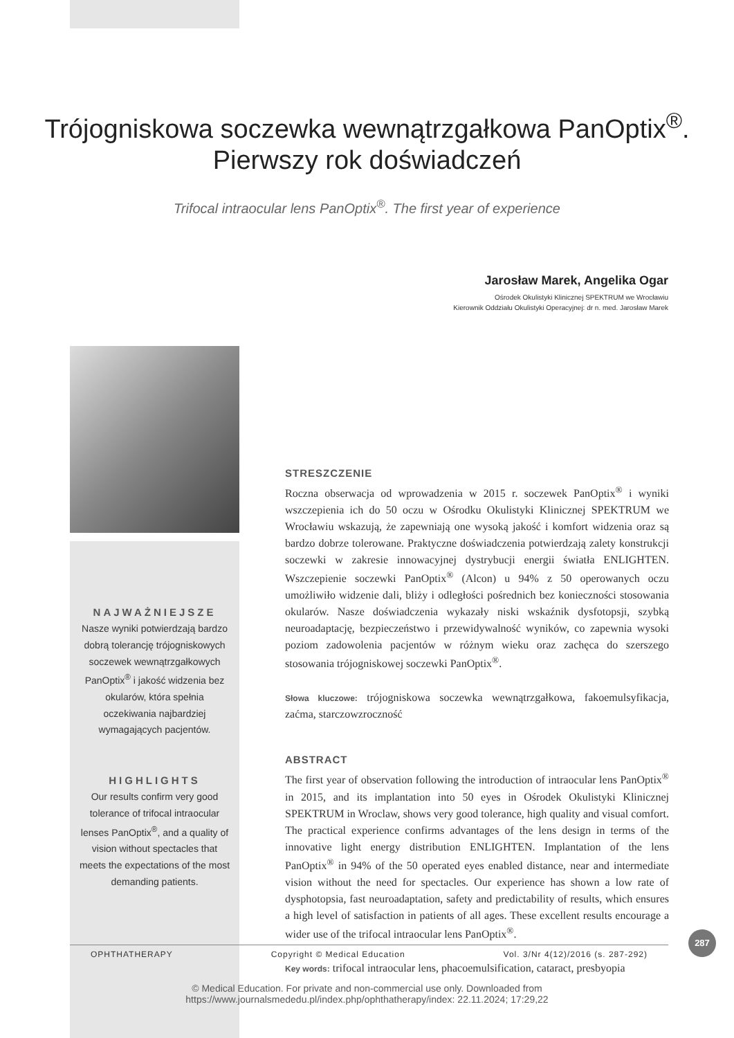Trójogniskowa soczewka wewnątrzgałkowa PanOptix<sup>®</sup>.
Pierwszy rok doświadczeń
Trifocal intraocular lens PanOptix<sup>®</sup>. The first year of experience
Jarosław Marek, Angelika Ogar
Ośrodek Okulistyki Klinicznej SPEKTRUM we Wrocławiu
Kierownik Oddziału Okulistyki Operacyjnej: dr n. med. Jarosław Marek
NAJWAŻNIEJSZE
Nasze wyniki potwierdzają bardzo dobrą tolerancję trójogniskowych soczewek wewnątrzgałkowych PanOptix<sup>®</sup> i jakość widzenia bez okularów, która spełnia oczekiwania najbardziej wymagających pacjentów.
HIGHLIGHTS
Our results confirm very good tolerance of trifocal intraocular lenses PanOptix<sup>®</sup>, and a quality of vision without spectacles that meets the expectations of the most demanding patients.
STRESZCZENIE
Roczna obserwacja od wprowadzenia w 2015 r. soczewek PanOptix<sup>®</sup> i wyniki wszczepienia ich do 50 oczu w Ośrodku Okulistyki Klinicznej SPEKTRUM we Wrocławiu wskazują, że zapewniają one wysoką jakość i komfort widzenia oraz są bardzo dobrze tolerowane. Praktyczne doświadczenia potwierdzają zalety konstrukcji soczewki w zakresie innowacyjnej dystrybucji energii światła ENLIGHTEN. Wszczepienie soczewki PanOptix<sup>®</sup> (Alcon) u 94% z 50 operowanych oczu umożliwiło widzenie dali, bliży i odległości pośrednich bez konieczności stosowania okularów. Nasze doświadczenia wykazały niski wskaźnik dysfotopsji, szybką neuroadaptację, bezpieczeństwo i przewidywalność wyników, co zapewnia wysoki poziom zadowolenia pacjentów w różnym wieku oraz zachęca do szerszego stosowania trójogniskowej soczewki PanOptix<sup>®</sup>.
Słowa kluczowe: trójogniskowa soczewka wewnątrzgałkowa, fakoemulsyfikacja, zaćma, starczowzroczność
ABSTRACT
The first year of observation following the introduction of intraocular lens PanOptix<sup>®</sup> in 2015, and its implantation into 50 eyes in Ośrodek Okulistyki Klinicznej SPEKTRUM in Wroclaw, shows very good tolerance, high quality and visual comfort. The practical experience confirms advantages of the lens design in terms of the innovative light energy distribution ENLIGHTEN. Implantation of the lens PanOptix<sup>®</sup> in 94% of the 50 operated eyes enabled distance, near and intermediate vision without the need for spectacles. Our experience has shown a low rate of dysphotopsia, fast neuroadaptation, safety and predictability of results, which ensures a high level of satisfaction in patients of all ages. These excellent results encourage a wider use of the trifocal intraocular lens PanOptix<sup>®</sup>.
Key words: trifocal intraocular lens, phacoemulsification, cataract, presbyopia
OPHTHATHERAPY Copyright © Medical Education Vol. 3/Nr 4(12)/2016 (s. 287-292)
287
© Medical Education. For private and non-commercial use only. Downloaded from
https://www.journalsmededu.pl/index.php/ophthatherapy/index: 22.11.2024; 17:29,22